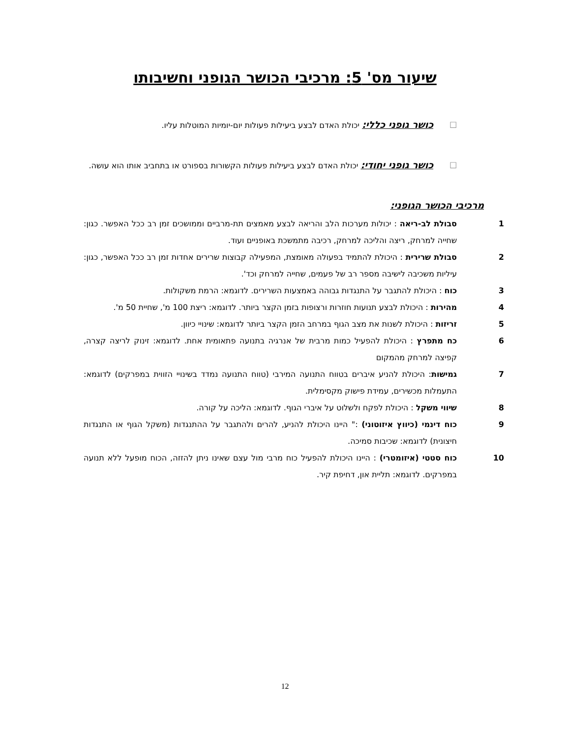שיעור מס' 5: מרכיבי הכושר הגופני וחשיבותו
□
כושר גופני כללי: יכולת האדם לבצע ביעילות פעולות יום-יומיות המוטלות עליו.
□
כושר גופני יחודי: יכולת האדם לבצע ביעילות פעולות הקשורות בספורט או בתחביב אותו הוא עושה.
מרכיבי הכושר הגופני:
1 סבולת לב-ריאה : יכולות מערכות הלב והריאה לבצע מאמצים תת-מרביים וממושכים זמן רב ככל האפשר. כגון: שחייה למרחק, ריצה והליכה למרחק, רכיבה מתמשכת באופניים ועוד.
2 סבולת שרירית : היכולת להתמיד בפעולה מאומצת, המפעילה קבוצות שרירים אחדות זמן רב ככל האפשר, כגון: עיליות משכיבה לישיבה מספר רב של פעמים, שחייה למרחק וכד'.
3 כוח : היכולת להתגבר על התנגדות גבוהה באמצעות השרירים. לדוגמא: הרמת משקולות.
4 מהירות : היכולת לבצע תנועות חוזרות ורצופות בזמן הקצר ביותר. לדוגמא: ריצת 100 מ', שחיית 50 מ'.
5 זריזות : היכולת לשנות את מצב הגוף במרחב הזמן הקצר ביותר לדוגמא: שינויי כיוון.
6 כח מתפרץ : היכולת להפעיל כמות מרבית של אנרגיה בתנועה פתאומית אחת. לדוגמא: זינוק לריצה קצרה, קפיצה למרחק מהמקום
7 גמישות: היכולת להניע איברים בטווח התנועה המירבי (טווח התנועה נמדד בשינויי הזווית במפרקים) לדוגמא: התעמלות מכשירים, עמידת פישוק מקסימלית.
8 שיווי משקל : היכולת לפקח ולשלוט על איברי הגוף. לדוגמא: הליכה על קורה.
9 כוח דינמי (כיווץ איזוטוני) :" היינו היכולת להניע, להרים ולהתגבר על ההתנגדות (משקל הגוף או התנגדות חיצונית) לדוגמא: שכיבות סמיכה.
10 כוח סטטי (איזומטרי) : היינו היכולת להפעיל כוח מרבי מול עצם שאינו ניתן להזזה, הכוח מופעל ללא תנועה במפרקים. לדוגמא: תליית און, דחיפת קיר.
12